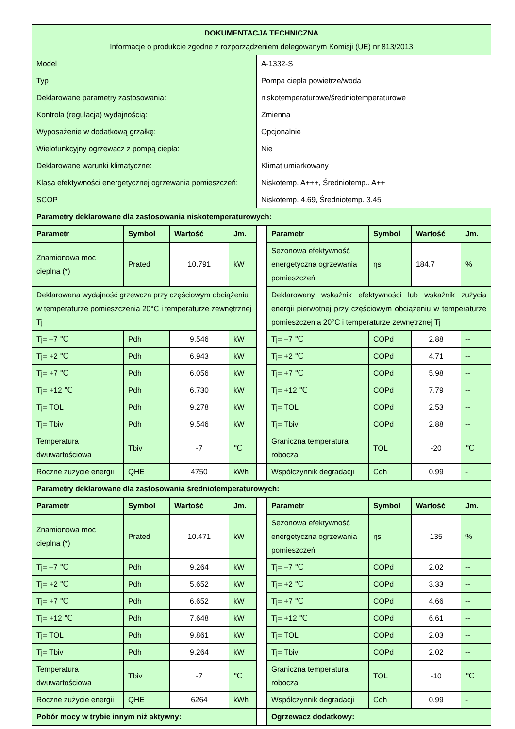| DOKUMENTACJA TECHNICZNA Informacje o produkcie zgodne z rozporządzeniem delegowanym Komisji (UE) nr 813/2013 | | | | | | | | |
| Model | | | | A-1332-S | | | | |
| Typ | | | | Pompa ciepła powietrze/woda | | | | |
| Deklarowane parametry zastosowania: | | | | niskotemperaturowe/średniotemperaturowe | | | | |
| Kontrola (regulacja) wydajnością: | | | | Zmienna | | | | |
| Wyposażenie w dodatkową grzałkę: | | | | Opcjonalnie | | | | |
| Wielofunkcyjny ogrzewacz z pompą ciepła: | | | | Nie | | | | |
| Deklarowane warunki klimatyczne: | | | | Klimat umiarkowany | | | | |
| Klasa efektywności energetycznej ogrzewania pomieszczeń: | | | | Niskotemp. A+++, Średniotemp.. A++ | | | | |
| SCOP | | | | Niskotemp. 4.69, Średniotemp. 3.45 | | | | |
| Parametry deklarowane dla zastosowania niskotemperaturowych: | | | | | | | | |
| Parametr | Symbol | Wartość | Jm. | | Parametr | Symbol | Wartość | Jm. |
| Znamionowa moc cieplna (*) | Prated | 10.791 | kW | | Sezonowa efektywność energetyczna ogrzewania pomieszczeń | ηs | 184.7 | % |
| Deklarowana wydajność grzewcza przy częściowym obciążeniu w temperaturze pomieszczenia 20°C i temperaturze zewnętrznej Tj | | | | | Deklarowany wskaźnik efektywności lub wskaźnik zużycia energii pierwotnej przy częściowym obciążeniu w temperaturze pomieszczenia 20°C i temperaturze zewnętrznej Tj | | | |
| Tj= –7 ℃ | Pdh | 9.546 | kW | | Tj= –7 ℃ | COPd | 2.88 | -- |
| Tj= +2 ℃ | Pdh | 6.943 | kW | | Tj= +2 ℃ | COPd | 4.71 | -- |
| Tj= +7 ℃ | Pdh | 6.056 | kW | | Tj= +7 ℃ | COPd | 5.98 | -- |
| Tj= +12 ℃ | Pdh | 6.730 | kW | | Tj= +12 ℃ | COPd | 7.79 | -- |
| Tj= TOL | Pdh | 9.278 | kW | | Tj= TOL | COPd | 2.53 | -- |
| Tj= Tbiv | Pdh | 9.546 | kW | | Tj= Tbiv | COPd | 2.88 | -- |
| Temperatura dwuwartościowa | Tbiv | -7 | ℃ | | Graniczna temperatura robocza | TOL | -20 | ℃ |
| Roczne zużycie energii | QHE | 4750 | kWh | | Współczynnik degradacji | Cdh | 0.99 | - |
| Parametry deklarowane dla zastosowania średniotemperaturowych: | | | | | | | | |
| Parametr | Symbol | Wartość | Jm. | | Parametr | Symbol | Wartość | Jm. |
| Znamionowa moc cieplna (*) | Prated | 10.471 | kW | | Sezonowa efektywność energetyczna ogrzewania pomieszczeń | ηs | 135 | % |
| Tj= –7 ℃ | Pdh | 9.264 | kW | | Tj= –7 ℃ | COPd | 2.02 | -- |
| Tj= +2 ℃ | Pdh | 5.652 | kW | | Tj= +2 ℃ | COPd | 3.33 | -- |
| Tj= +7 ℃ | Pdh | 6.652 | kW | | Tj= +7 ℃ | COPd | 4.66 | -- |
| Tj= +12 ℃ | Pdh | 7.648 | kW | | Tj= +12 ℃ | COPd | 6.61 | -- |
| Tj= TOL | Pdh | 9.861 | kW | | Tj= TOL | COPd | 2.03 | -- |
| Tj= Tbiv | Pdh | 9.264 | kW | | Tj= Tbiv | COPd | 2.02 | -- |
| Temperatura dwuwartościowa | Tbiv | -7 | ℃ | | Graniczna temperatura robocza | TOL | -10 | ℃ |
| Roczne zużycie energii | QHE | 6264 | kWh | | Współczynnik degradacji | Cdh | 0.99 | - |
| Pobór mocy w trybie innym niż aktywny: | | | | | Ogrzewacz dodatkowy: | | | |